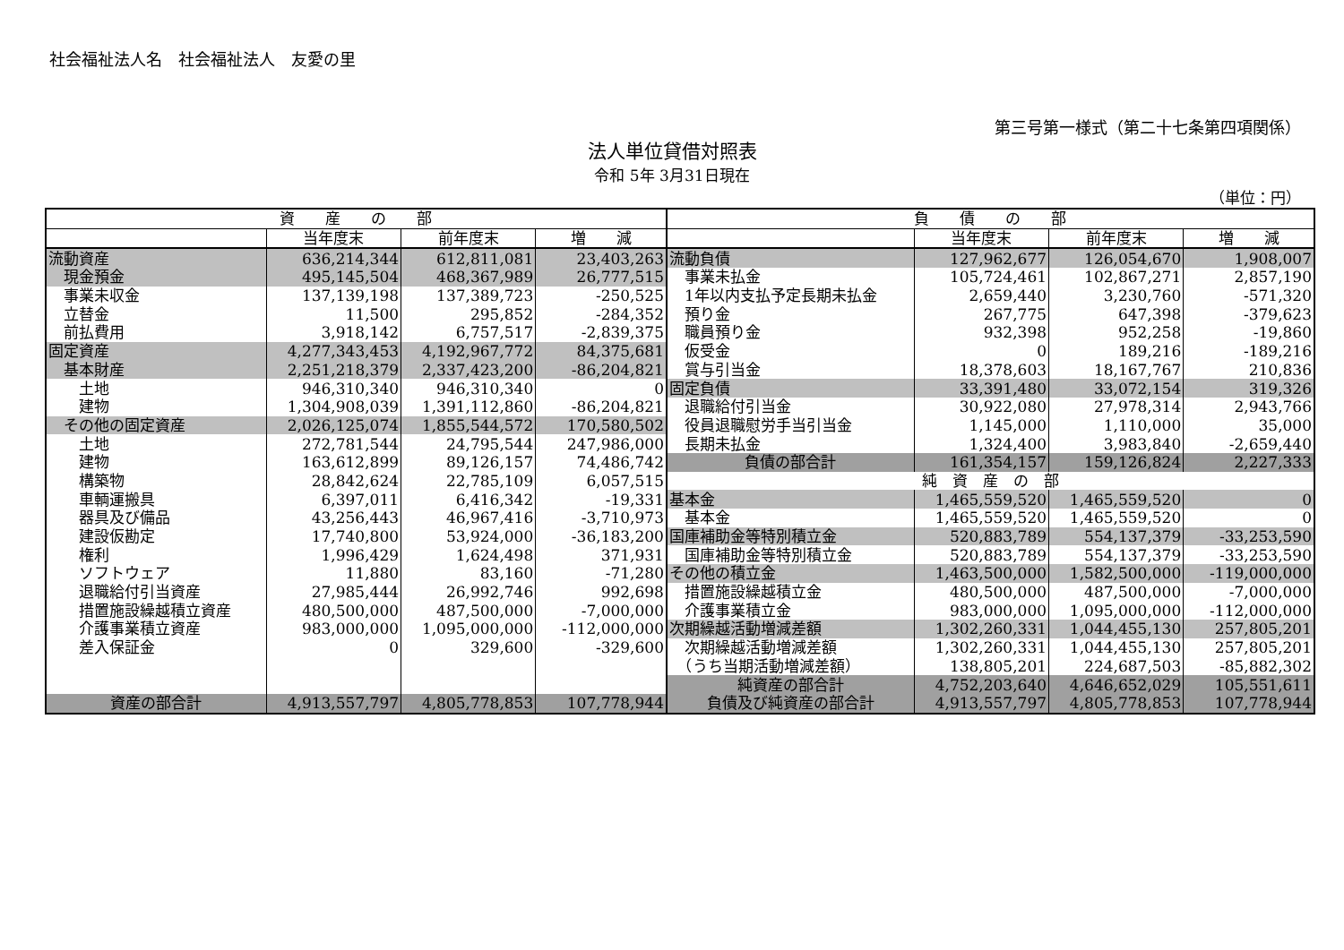社会福祉法人名　社会福祉法人　友愛の里
第三号第一様式（第二十七条第四項関係）
法人単位貸借対照表
令和 5年 3月31日現在
（単位：円）
| 資 産 の 部 | | | | 負 債 の 部 | | | |
| --- | --- | --- | --- | --- | --- | --- | --- |
| | 当年度末 | 前年度末 | 増 減 | | 当年度末 | 前年度末 | 増 減 |
| 流動資産 | 636,214,344 | 612,811,081 | 23,403,263 | 流動負債 | 127,962,677 | 126,054,670 | 1,908,007 |
| 現金預金 | 495,145,504 | 468,367,989 | 26,777,515 | 事業未払金 | 105,724,461 | 102,867,271 | 2,857,190 |
| 事業未収金 | 137,139,198 | 137,389,723 | -250,525 | 1年以内支払予定長期未払金 | 2,659,440 | 3,230,760 | -571,320 |
| 立替金 | 11,500 | 295,852 | -284,352 | 預り金 | 267,775 | 647,398 | -379,623 |
| 前払費用 | 3,918,142 | 6,757,517 | -2,839,375 | 職員預り金 | 932,398 | 952,258 | -19,860 |
| 固定資産 | 4,277,343,453 | 4,192,967,772 | 84,375,681 | 仮受金 | 0 | 189,216 | -189,216 |
| 基本財産 | 2,251,218,379 | 2,337,423,200 | -86,204,821 | 賞与引当金 | 18,378,603 | 18,167,767 | 210,836 |
| 土地 | 946,310,340 | 946,310,340 | 0 | 固定負債 | 33,391,480 | 33,072,154 | 319,326 |
| 建物 | 1,304,908,039 | 1,391,112,860 | -86,204,821 | 退職給付引当金 | 30,922,080 | 27,978,314 | 2,943,766 |
| その他の固定資産 | 2,026,125,074 | 1,855,544,572 | 170,580,502 | 役員退職慰労手当引当金 | 1,145,000 | 1,110,000 | 35,000 |
| 土地 | 272,781,544 | 24,795,544 | 247,986,000 | 長期未払金 | 1,324,400 | 3,983,840 | -2,659,440 |
| 建物 | 163,612,899 | 89,126,157 | 74,486,742 | 負債の部合計 | 161,354,157 | 159,126,824 | 2,227,333 |
| 構築物 | 28,842,624 | 22,785,109 | 6,057,515 | 純 資 産 の 部 | | | |
| 車輌運搬具 | 6,397,011 | 6,416,342 | -19,331 | 基本金 | 1,465,559,520 | 1,465,559,520 | 0 |
| 器具及び備品 | 43,256,443 | 46,967,416 | -3,710,973 | 基本金 | 1,465,559,520 | 1,465,559,520 | 0 |
| 建設仮勘定 | 17,740,800 | 53,924,000 | -36,183,200 | 国庫補助金等特別積立金 | 520,883,789 | 554,137,379 | -33,253,590 |
| 権利 | 1,996,429 | 1,624,498 | 371,931 | 国庫補助金等特別積立金 | 520,883,789 | 554,137,379 | -33,253,590 |
| ソフトウェア | 11,880 | 83,160 | -71,280 | その他の積立金 | 1,463,500,000 | 1,582,500,000 | -119,000,000 |
| 退職給付引当資産 | 27,985,444 | 26,992,746 | 992,698 | 措置施設繰越積立金 | 480,500,000 | 487,500,000 | -7,000,000 |
| 措置施設繰越積立資産 | 480,500,000 | 487,500,000 | -7,000,000 | 介護事業積立金 | 983,000,000 | 1,095,000,000 | -112,000,000 |
| 介護事業積立資産 | 983,000,000 | 1,095,000,000 | -112,000,000 | 次期繰越活動増減差額 | 1,302,260,331 | 1,044,455,130 | 257,805,201 |
| 差入保証金 | 0 | 329,600 | -329,600 | 次期繰越活動増減差額 | 1,302,260,331 | 1,044,455,130 | 257,805,201 |
| | | | | （うち当期活動増減差額） | 138,805,201 | 224,687,503 | -85,882,302 |
| | | | | 純資産の部合計 | 4,752,203,640 | 4,646,652,029 | 105,551,611 |
| 資産の部合計 | 4,913,557,797 | 4,805,778,853 | 107,778,944 | 負債及び純資産の部合計 | 4,913,557,797 | 4,805,778,853 | 107,778,944 |